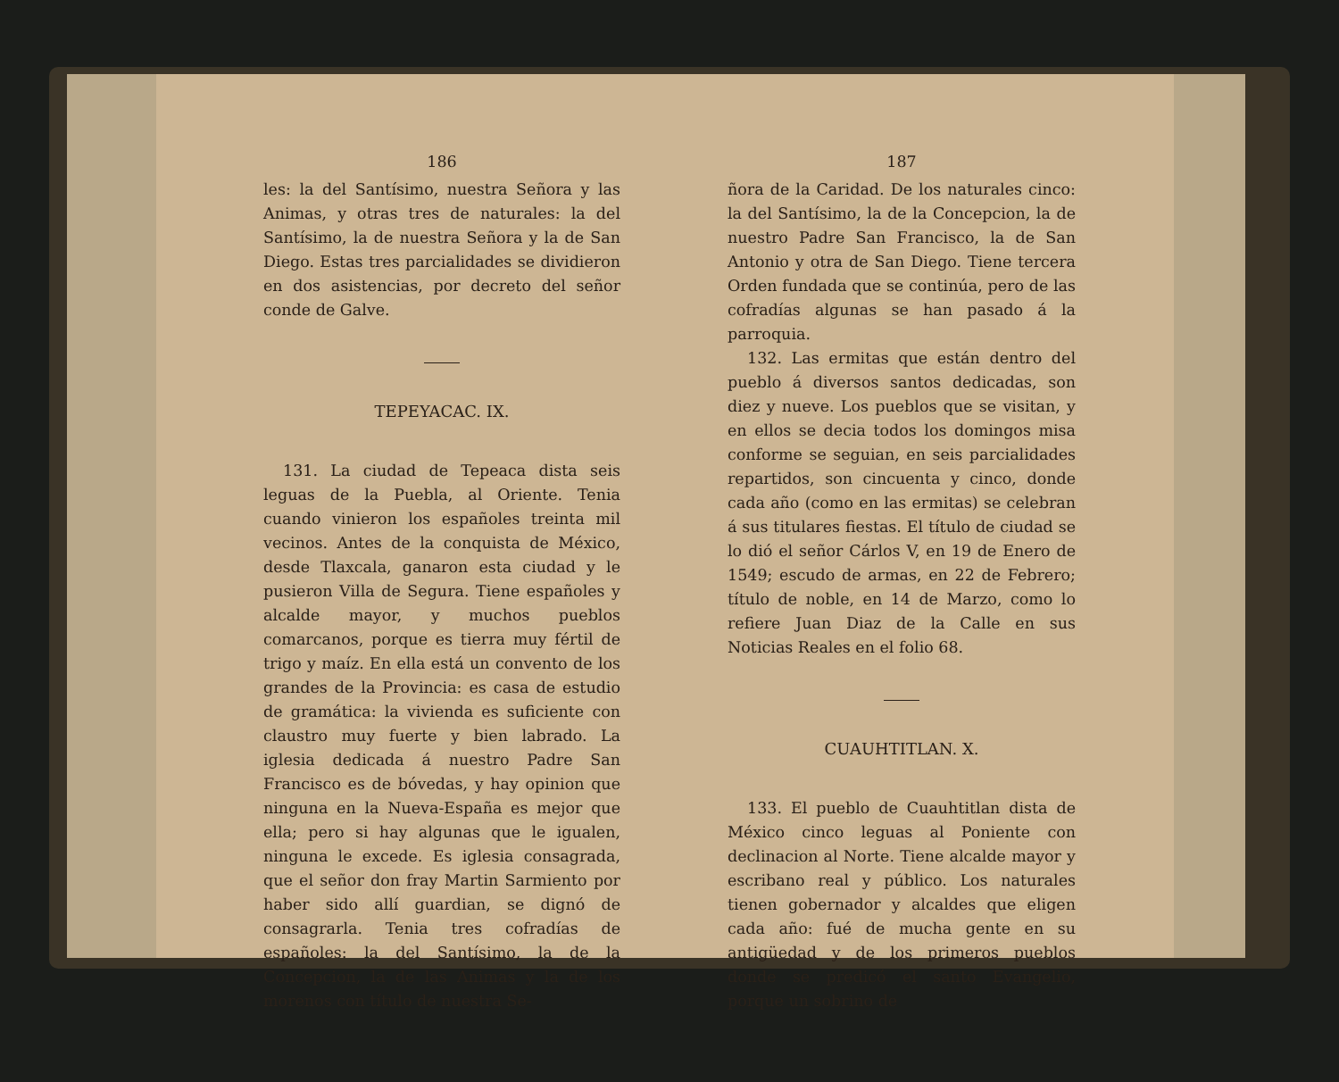186
les: la del Santísimo, nuestra Señora y las Animas, y otras tres de naturales: la del Santísimo, la de nuestra Señora y la de San Diego. Estas tres parcialidades se dividieron en dos asistencias, por decreto del señor conde de Galve.
TEPEYACAC. IX.
131. La ciudad de Tepeaca dista seis leguas de la Puebla, al Oriente. Tenia cuando vinieron los españoles treinta mil vecinos. Antes de la conquista de México, desde Tlaxcala, ganaron esta ciudad y le pusieron Villa de Segura. Tiene españoles y alcalde mayor, y muchos pueblos comarcanos, porque es tierra muy fértil de trigo y maíz. En ella está un convento de los grandes de la Provincia: es casa de estudio de gramática: la vivienda es suficiente con claustro muy fuerte y bien labrado. La iglesia dedicada á nuestro Padre San Francisco es de bóvedas, y hay opinion que ninguna en la Nueva-España es mejor que ella; pero si hay algunas que le igualen, ninguna le excede. Es iglesia consagrada, que el señor don fray Martin Sarmiento por haber sido allí guardian, se dignó de consagrarla. Tenia tres cofradías de españoles: la del Santísimo, la de la Concepcion, la de las Animas y la de los morenos con título de nuestra Se-
187
ñora de la Caridad. De los naturales cinco: la del Santísimo, la de la Concepcion, la de nuestro Padre San Francisco, la de San Antonio y otra de San Diego. Tiene tercera Orden fundada que se continúa, pero de las cofradías algunas se han pasado á la parroquia.
132. Las ermitas que están dentro del pueblo á diversos santos dedicadas, son diez y nueve. Los pueblos que se visitan, y en ellos se decia todos los domingos misa conforme se seguian, en seis parcialidades repartidos, son cincuenta y cinco, donde cada año (como en las ermitas) se celebran á sus titulares fiestas. El título de ciudad se lo dió el señor Cárlos V, en 19 de Enero de 1549; escudo de armas, en 22 de Febrero; título de noble, en 14 de Marzo, como lo refiere Juan Diaz de la Calle en sus Noticias Reales en el folio 68.
CUAUHTITLAN. X.
133. El pueblo de Cuauhtitlan dista de México cinco leguas al Poniente con declinacion al Norte. Tiene alcalde mayor y escribano real y público. Los naturales tienen gobernador y alcaldes que eligen cada año: fué de mucha gente en su antigüedad y de los primeros pueblos donde se predicó el santo Evangelio, porque un sobrino de